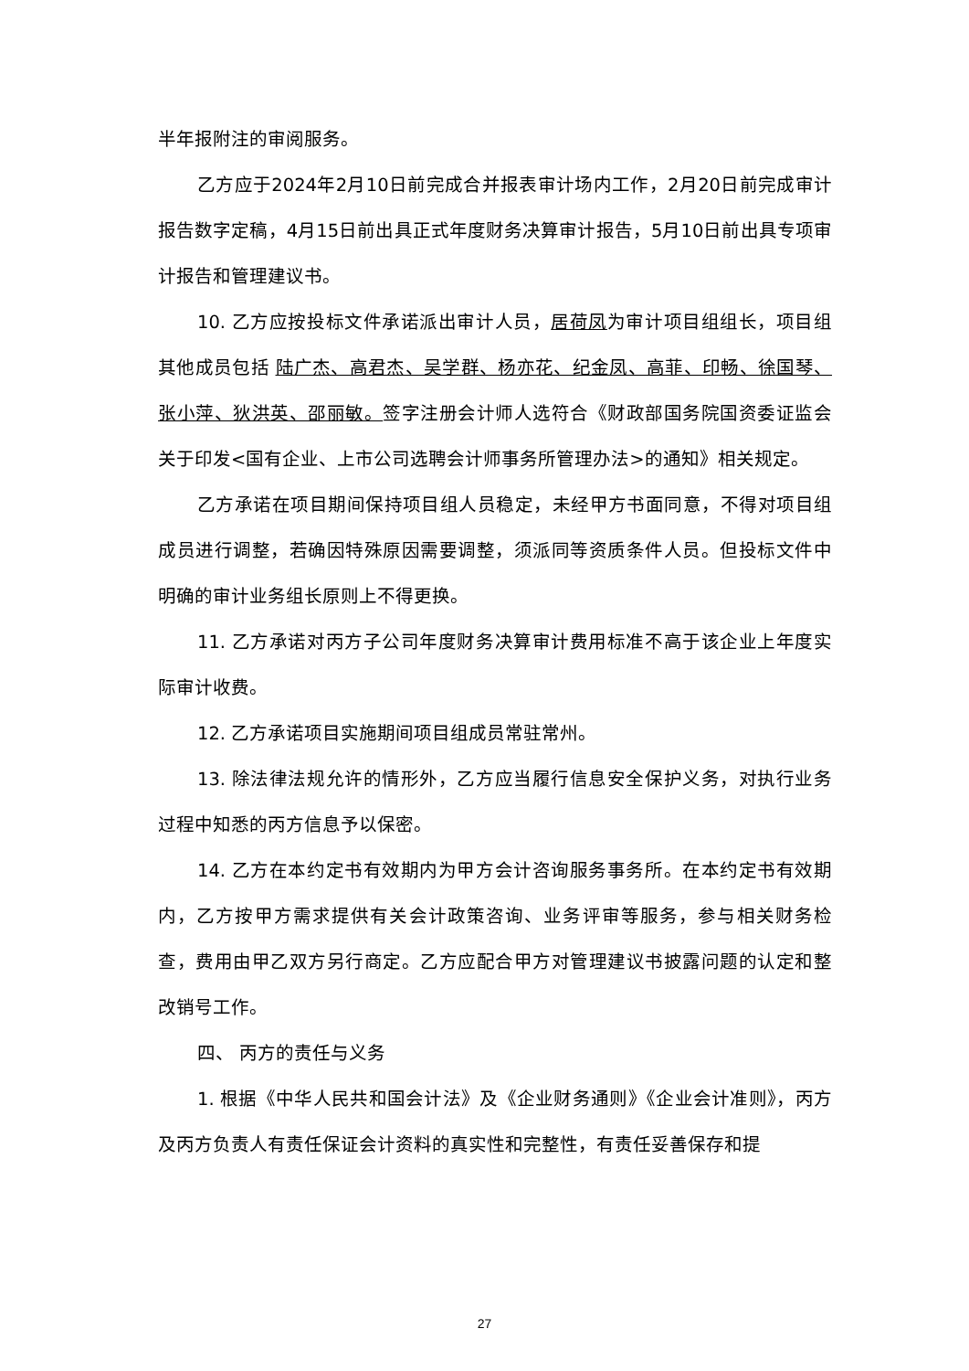半年报附注的审阅服务。
乙方应于2024年2月10日前完成合并报表审计场内工作，2月20日前完成审计报告数字定稿，4月15日前出具正式年度财务决算审计报告，5月10日前出具专项审计报告和管理建议书。
10. 乙方应按投标文件承诺派出审计人员，居荷凤为审计项目组组长，项目组其他成员包括 陆广杰、高君杰、吴学群、杨亦花、纪金凤、高菲、印畅、徐国琴、张小萍、狄洪英、邵丽敏。签字注册会计师人选符合《财政部国务院国资委证监会关于印发<国有企业、上市公司选聘会计师事务所管理办法>的通知》相关规定。
乙方承诺在项目期间保持项目组人员稳定，未经甲方书面同意，不得对项目组成员进行调整，若确因特殊原因需要调整，须派同等资质条件人员。但投标文件中明确的审计业务组长原则上不得更换。
11. 乙方承诺对丙方子公司年度财务决算审计费用标准不高于该企业上年度实际审计收费。
12. 乙方承诺项目实施期间项目组成员常驻常州。
13. 除法律法规允许的情形外，乙方应当履行信息安全保护义务，对执行业务过程中知悉的丙方信息予以保密。
14. 乙方在本约定书有效期内为甲方会计咨询服务事务所。在本约定书有效期内，乙方按甲方需求提供有关会计政策咨询、业务评审等服务，参与相关财务检查，费用由甲乙双方另行商定。乙方应配合甲方对管理建议书披露问题的认定和整改销号工作。
四、 丙方的责任与义务
1. 根据《中华人民共和国会计法》及《企业财务通则》《企业会计准则》，丙方及丙方负责人有责任保证会计资料的真实性和完整性，有责任妥善保存和提
27